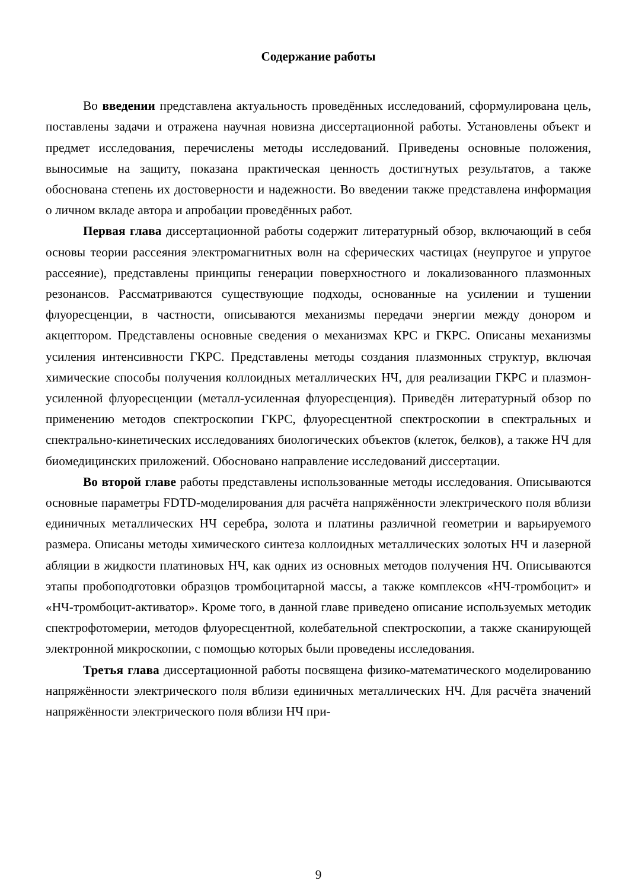Содержание работы
Во введении представлена актуальность проведённых исследований, сформулирована цель, поставлены задачи и отражена научная новизна диссертационной работы. Установлены объект и предмет исследования, перечислены методы исследований. Приведены основные положения, выносимые на защиту, показана практическая ценность достигнутых результатов, а также обоснована степень их достоверности и надежности. Во введении также представлена информация о личном вкладе автора и апробации проведённых работ.
Первая глава диссертационной работы содержит литературный обзор, включающий в себя основы теории рассеяния электромагнитных волн на сферических частицах (неупругое и упругое рассеяние), представлены принципы генерации поверхностного и локализованного плазмонных резонансов. Рассматриваются существующие подходы, основанные на усилении и тушении флуоресценции, в частности, описываются механизмы передачи энергии между донором и акцептором. Представлены основные сведения о механизмах КРС и ГКРС. Описаны механизмы усиления интенсивности ГКРС. Представлены методы создания плазмонных структур, включая химические способы получения коллоидных металлических НЧ, для реализации ГКРС и плазмон-усиленной флуоресценции (металл-усиленная флуоресценция). Приведён литературный обзор по применению методов спектроскопии ГКРС, флуоресцентной спектроскопии в спектральных и спектрально-кинетических исследованиях биологических объектов (клеток, белков), а также НЧ для биомедицинских приложений. Обосновано направление исследований диссертации.
Во второй главе работы представлены использованные методы исследования. Описываются основные параметры FDTD-моделирования для расчёта напряжённости электрического поля вблизи единичных металлических НЧ серебра, золота и платины различной геометрии и варьируемого размера. Описаны методы химического синтеза коллоидных металлических золотых НЧ и лазерной абляции в жидкости платиновых НЧ, как одних из основных методов получения НЧ. Описываются этапы пробоподготовки образцов тромбоцитарной массы, а также комплексов «НЧ-тромбоцит» и «НЧ-тромбоцит-активатор». Кроме того, в данной главе приведено описание используемых методик спектрофотомерии, методов флуоресцентной, колебательной спектроскопии, а также сканирующей электронной микроскопии, с помощью которых были проведены исследования.
Третья глава диссертационной работы посвящена физико-математического моделированию напряжённости электрического поля вблизи единичных металлических НЧ. Для расчёта значений напряжённости электрического поля вблизи НЧ при-
9